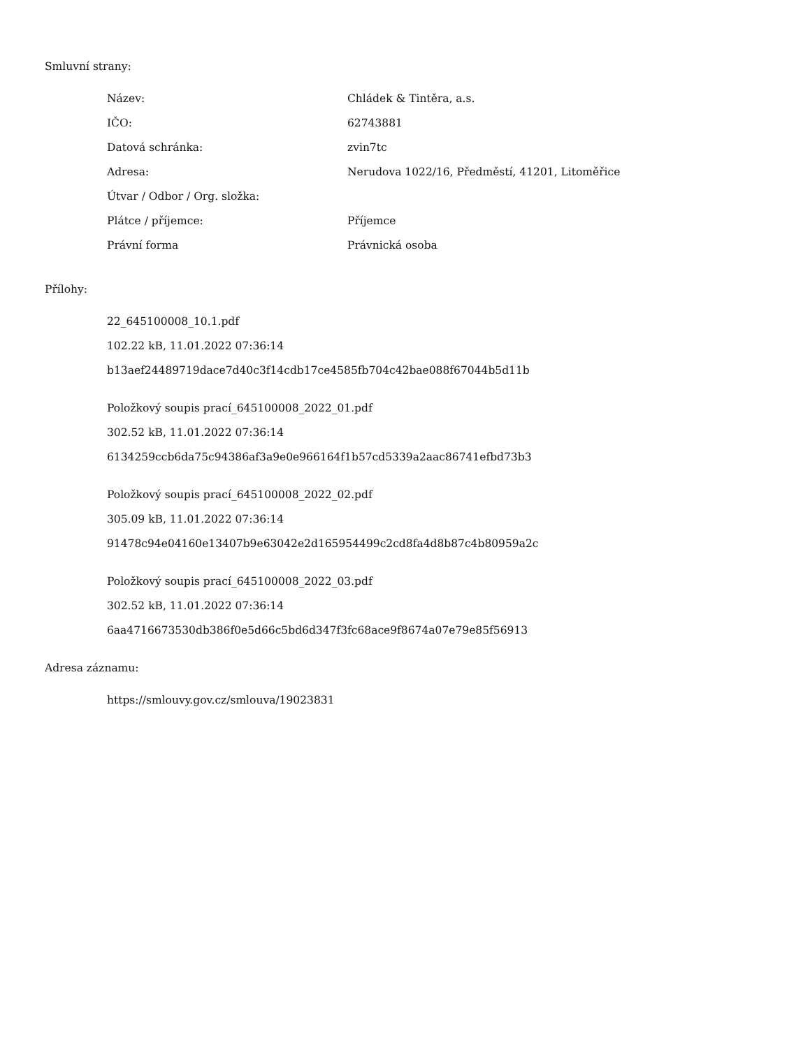Smluvní strany:
| Název: | Chládek & Tintěra, a.s. |
| IČO: | 62743881 |
| Datová schránka: | zvin7tc |
| Adresa: | Nerudova 1022/16, Předměstí, 41201, Litoměřice |
| Útvar / Odbor / Org. složka: | |
| Plátce / příjemce: | Příjemce |
| Právní forma | Právnická osoba |
Přílohy:
22_645100008_10.1.pdf
102.22 kB, 11.01.2022 07:36:14
b13aef24489719dace7d40c3f14cdb17ce4585fb704c42bae088f67044b5d11b
Položkový soupis prací_645100008_2022_01.pdf
302.52 kB, 11.01.2022 07:36:14
6134259ccb6da75c94386af3a9e0e966164f1b57cd5339a2aac86741efbd73b3
Položkový soupis prací_645100008_2022_02.pdf
305.09 kB, 11.01.2022 07:36:14
91478c94e04160e13407b9e63042e2d165954499c2cd8fa4d8b87c4b80959a2c
Položkový soupis prací_645100008_2022_03.pdf
302.52 kB, 11.01.2022 07:36:14
6aa4716673530db386f0e5d66c5bd6d347f3fc68ace9f8674a07e79e85f56913
Adresa záznamu:
https://smlouvy.gov.cz/smlouva/19023831